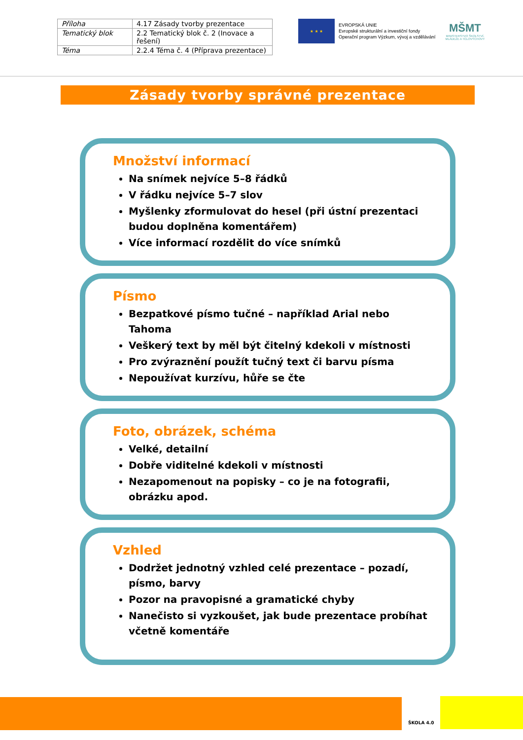| Příloha | 4.17 Zásady tvorby prezentace |
| Tematický blok | 2.2 Tematický blok č. 2 (Inovace a řešení) |
| Téma | 2.2.4 Téma č. 4 (Příprava prezentace) |
★ ★ ★
EVROPSKÁ UNIE
Evropské strukturální a investiční fondy
Operační program Výzkum, vývoj a vzdělávání
MŠMT
MINISTERSTVO ŠKOLSTVÍ,
MLÁDEŽE A TĚLOVÝCHOVY
Zásady tvorby správné prezentace
Množství informací
Na snímek nejvíce 5–8 řádků
V řádku nejvíce 5–7 slov
Myšlenky zformulovat do hesel (při ústní prezentaci budou doplněna komentářem)
Více informací rozdělit do více snímků
Písmo
Bezpatkové písmo tučné – například Arial nebo Tahoma
Veškerý text by měl být čitelný kdekoli v místnosti
Pro zvýraznění použít tučný text či barvu písma
Nepoužívat kurzívu, hůře se čte
Foto, obrázek, schéma
Velké, detailní
Dobře viditelné kdekoli v místnosti
Nezapomenout na popisky – co je na fotografii, obrázku apod.
Vzhled
Dodržet jednotný vzhled celé prezentace – pozadí, písmo, barvy
Pozor na pravopisné a gramatické chyby
Nanečisto si vyzkoušet, jak bude prezentace probíhat včetně komentáře
ŠKOLA 4.0